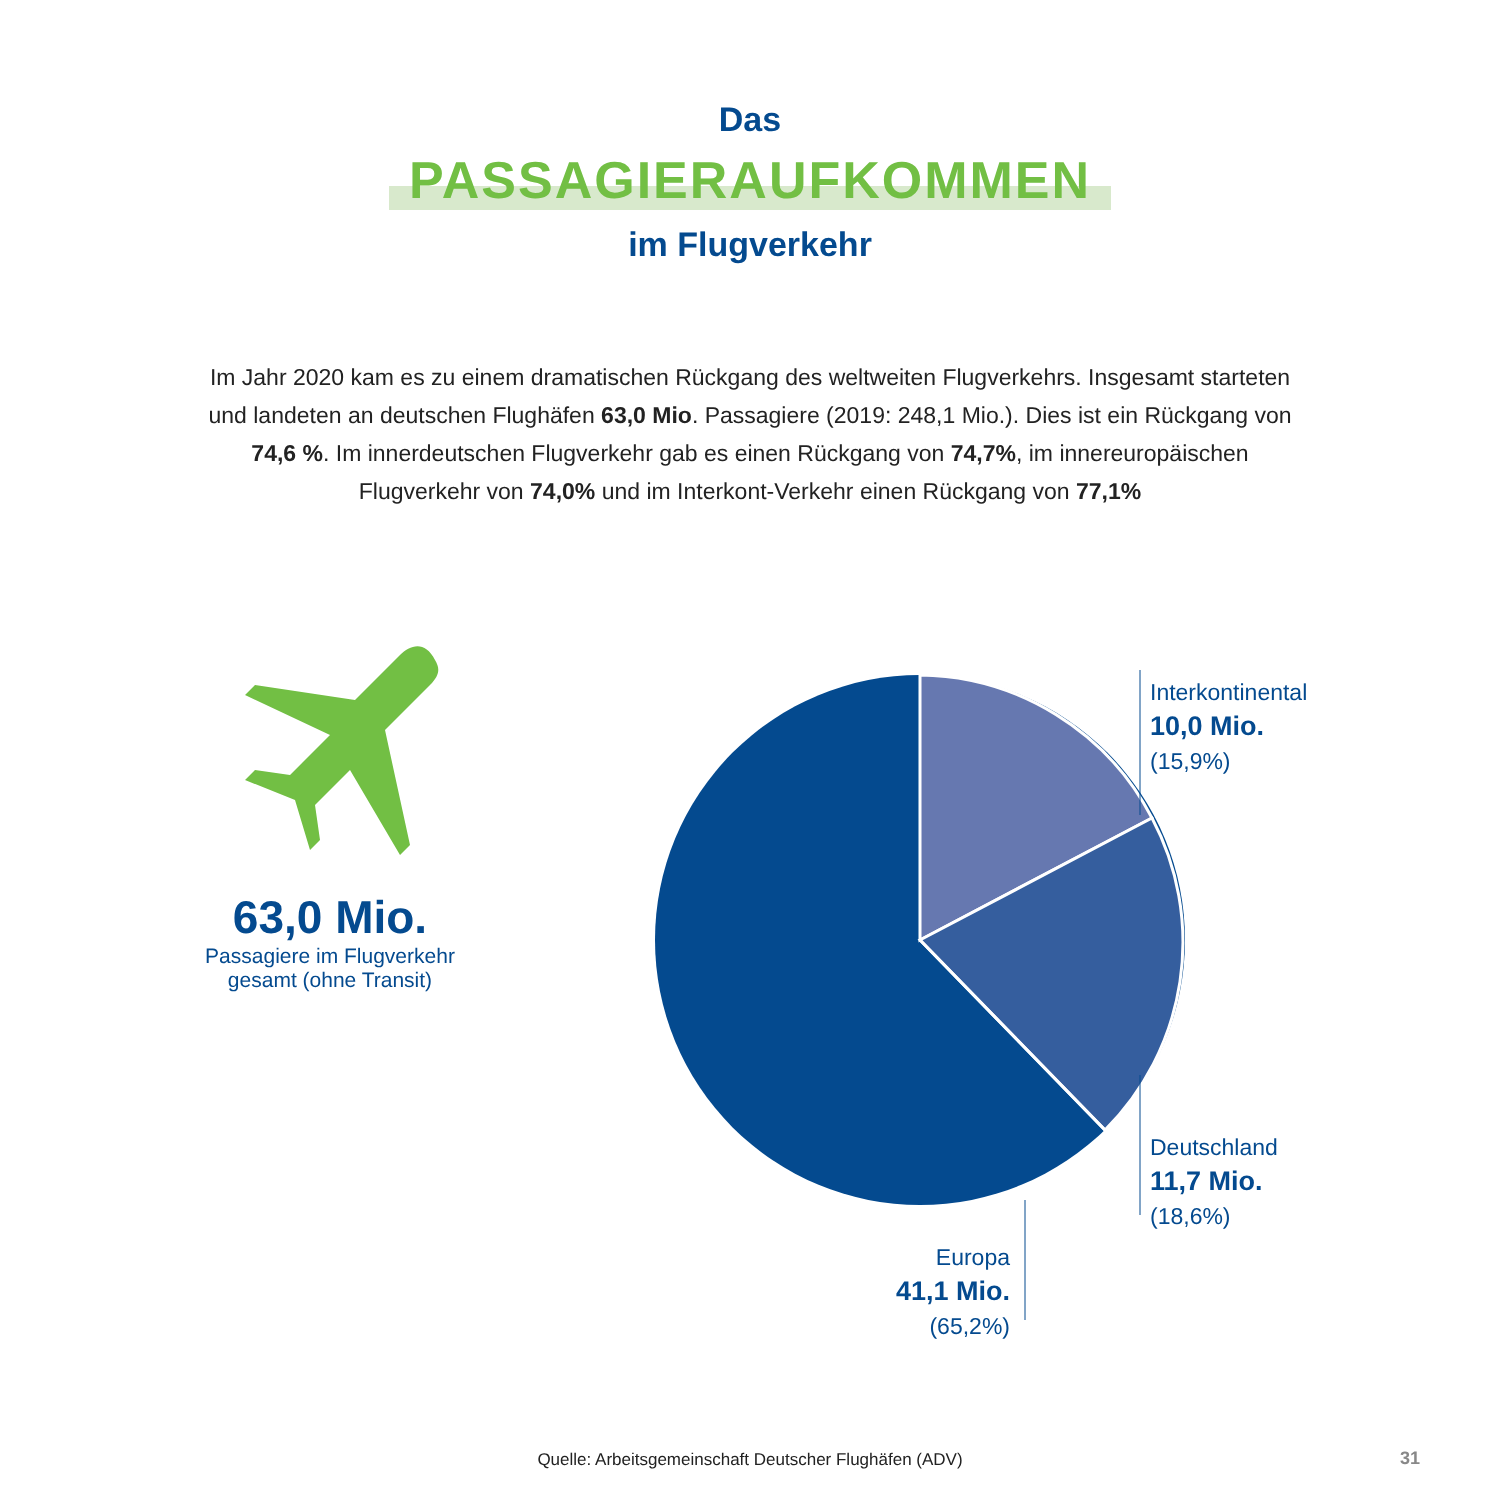Das
PASSAGIERAUFKOMMEN
im Flugverkehr
Im Jahr 2020 kam es zu einem dramatischen Rückgang des weltweiten Flugverkehrs. Insgesamt starteten und landeten an deutschen Flughäfen 63,0 Mio. Passagiere (2019: 248,1 Mio.). Dies ist ein Rückgang von 74,6 %. Im innerdeutschen Flugverkehr gab es einen Rückgang von 74,7%, im innereuropäischen Flugverkehr von 74,0% und im Interkont-Verkehr einen Rückgang von 77,1%
63,0 Mio.
Passagiere im Flugverkehr
gesamt (ohne Transit)
Interkontinental
10,0 Mio.
(15,9%)
Deutschland
11,7 Mio.
(18,6%)
Europa
41,1 Mio.
(65,2%)
Quelle: Arbeitsgemeinschaft Deutscher Flughäfen (ADV) 31